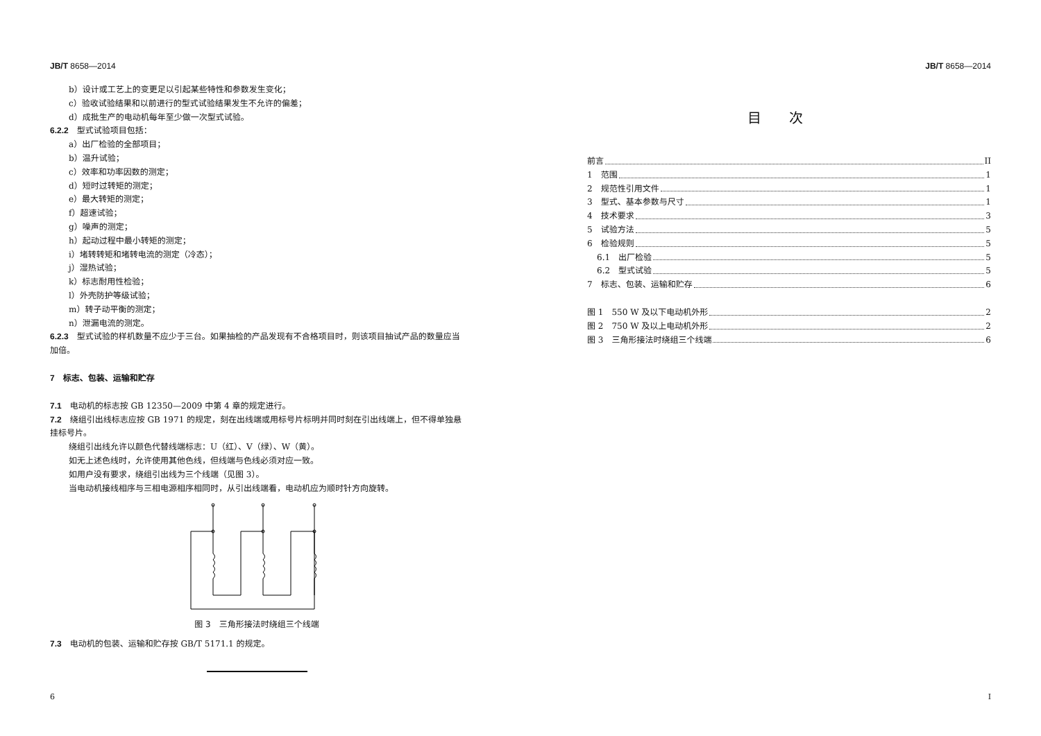JB/T 8658—2014
b）设计或工艺上的变更足以引起某些特性和参数发生变化；
c）验收试验结果和以前进行的型式试验结果发生不允许的偏差；
d）成批生产的电动机每年至少做一次型式试验。
6.2.2　型式试验项目包括：
a）出厂检验的全部项目；
b）温升试验；
c）效率和功率因数的测定；
d）短时过转矩的测定；
e）最大转矩的测定；
f）超速试验；
g）噪声的测定；
h）起动过程中最小转矩的测定；
i）堵转转矩和堵转电流的测定（冷态）；
j）湿热试验；
k）标志耐用性检验；
l）外壳防护等级试验；
m）转子动平衡的测定；
n）泄漏电流的测定。
6.2.3　型式试验的样机数量不应少于三台。如果抽检的产品发现有不合格项目时，则该项目抽试产品的数量应当加倍。
7　标志、包装、运输和贮存
7.1　电动机的标志按 GB 12350—2009 中第 4 章的规定进行。
7.2　绕组引出线标志应按 GB 1971 的规定，刻在出线端或用标号片标明并同时刻在引出线端上，但不得单独悬挂标号片。
绕组引出线允许以颜色代替线端标志：U（红）、V（绿）、W（黄）。
如无上述色线时，允许使用其他色线，但线端与色线必须对应一致。
如用户没有要求，绕组引出线为三个线端（见图 3）。
当电动机接线相序与三相电源相序相同时，从引出线端看，电动机应为顺时针方向旋转。
图 3　三角形接法时绕组三个线端
7.3　电动机的包装、运输和贮存按 GB/T 5171.1 的规定。
6
JB/T 8658—2014
目次
前言 II
1　范围 1
2　规范性引用文件 1
3　型式、基本参数与尺寸 1
4　技术要求 3
5　试验方法 5
6　检验规则 5
6.1　出厂检验 5
6.2　型式试验 5
7　标志、包装、运输和贮存 6
图 1　550 W 及以下电动机外形 2
图 2　750 W 及以上电动机外形 2
图 3　三角形接法时绕组三个线端 6
I